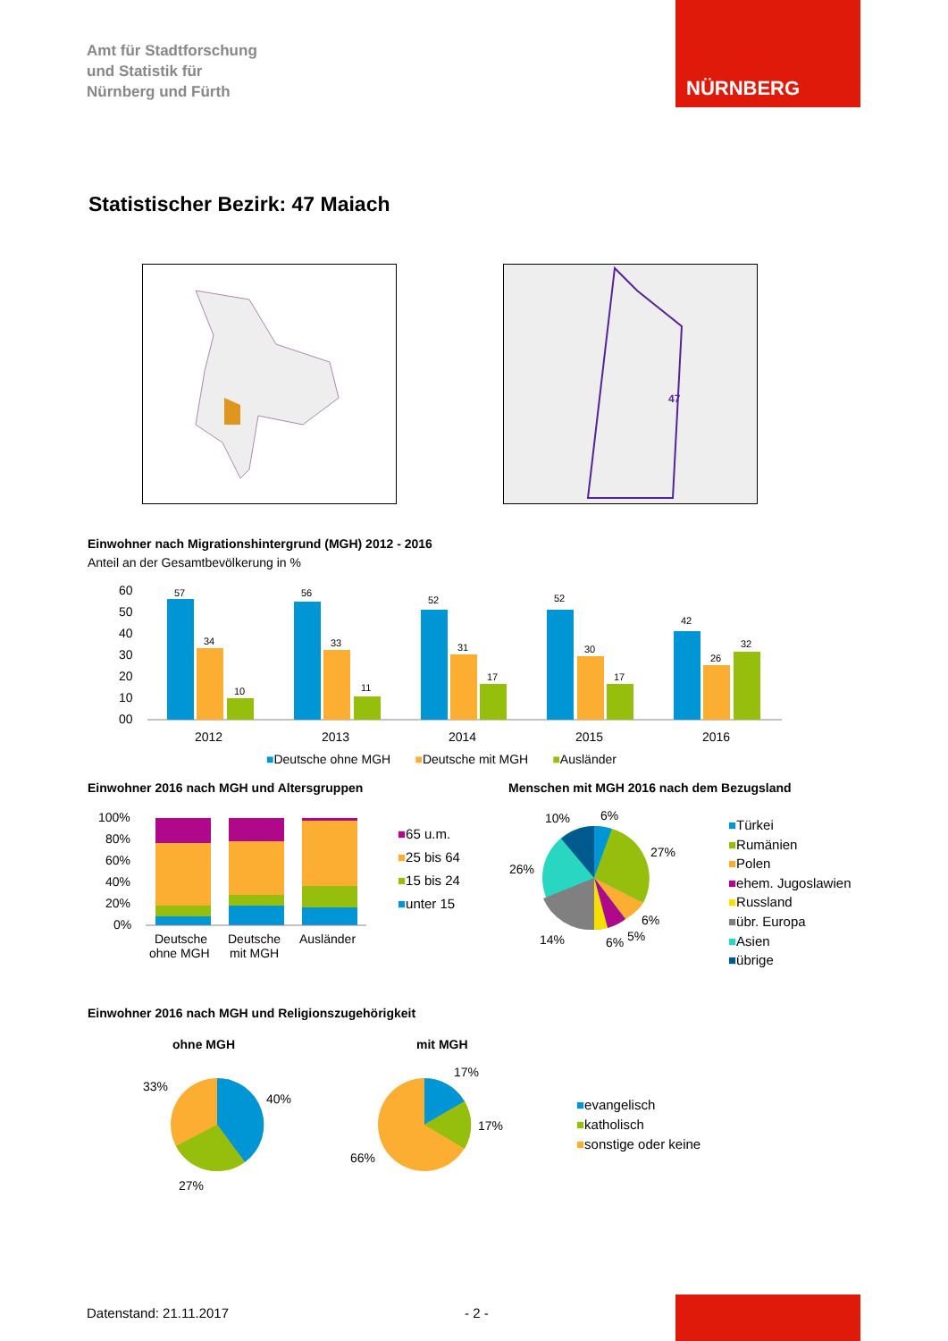Amt für Stadtforschung
und Statistik für
Nürnberg und Fürth
NÜRNBERG
Statistischer Bezirk: 47 Maiach
47
Einwohner nach Migrationshintergrund (MGH) 2012 - 2016
Anteil an der Gesamtbevölkerung in %
60
50
40
30
20
10
00
57
34
10
56
33
11
52
31
17
52
30
17
42
26
32
2012
2013
2014
2015
2016
■Deutsche ohne MGH ■Deutsche mit MGH ■Ausländer
Einwohner 2016 nach MGH und Altersgruppen
Menschen mit MGH 2016 nach dem Bezugsland
100%
80%
60%
40%
20%
0%
Deutsche
ohne MGH
Deutsche
mit MGH
Ausländer
■65 u.m.
■25 bis 64
■15 bis 24
■unter 15
10%
6%
27%
26%
6%
5%
6%
14%
■Türkei
■Rumänien
■Polen
■ehem. Jugoslawien
■Russland
■übr. Europa
■Asien
■übrige
Einwohner 2016 nach MGH und Religionszugehörigkeit
ohne MGH mit MGH
33%
40%
27%
17%
17%
66%
■evangelisch
■katholisch
■sonstige oder keine
Datenstand: 21.11.2017 - 2 -